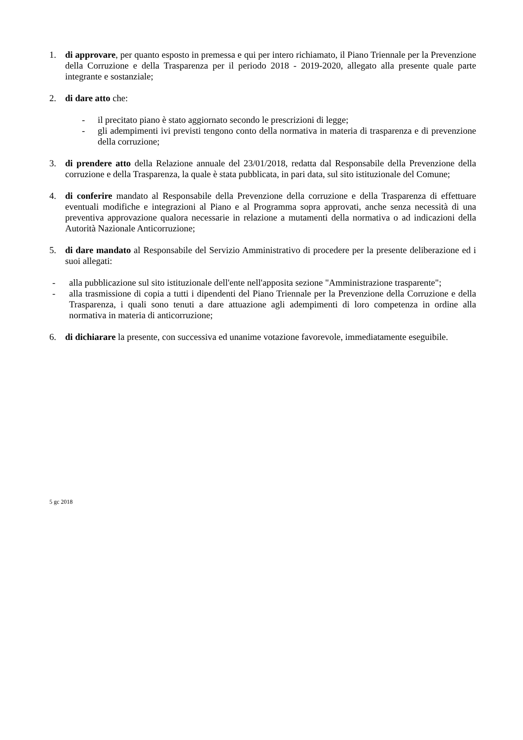1. di approvare, per quanto esposto in premessa e qui per intero richiamato, il Piano Triennale per la Prevenzione della Corruzione e della Trasparenza per il periodo 2018 - 2019-2020, allegato alla presente quale parte integrante e sostanziale;
2. di dare atto che:
- il precitato piano è stato aggiornato secondo le prescrizioni di legge;
- gli adempimenti ivi previsti tengono conto della normativa in materia di trasparenza e di prevenzione della corruzione;
3. di prendere atto della Relazione annuale del 23/01/2018, redatta dal Responsabile della Prevenzione della corruzione e della Trasparenza, la quale è stata pubblicata, in pari data, sul sito istituzionale del Comune;
4. di conferire mandato al Responsabile della Prevenzione della corruzione e della Trasparenza di effettuare eventuali modifiche e integrazioni al Piano e al Programma sopra approvati, anche senza necessità di una preventiva approvazione qualora necessarie in relazione a mutamenti della normativa o ad indicazioni della Autorità Nazionale Anticorruzione;
5. di dare mandato al Responsabile del Servizio Amministrativo di procedere per la presente deliberazione ed i suoi allegati:
- alla pubblicazione sul sito istituzionale dell'ente nell'apposita sezione "Amministrazione trasparente";
- alla trasmissione di copia a tutti i dipendenti del Piano Triennale per la Prevenzione della Corruzione e della Trasparenza, i quali sono tenuti a dare attuazione agli adempimenti di loro competenza in ordine alla normativa in materia di anticorruzione;
6. di dichiarare la presente, con successiva ed unanime votazione favorevole, immediatamente eseguibile.
5 gc 2018